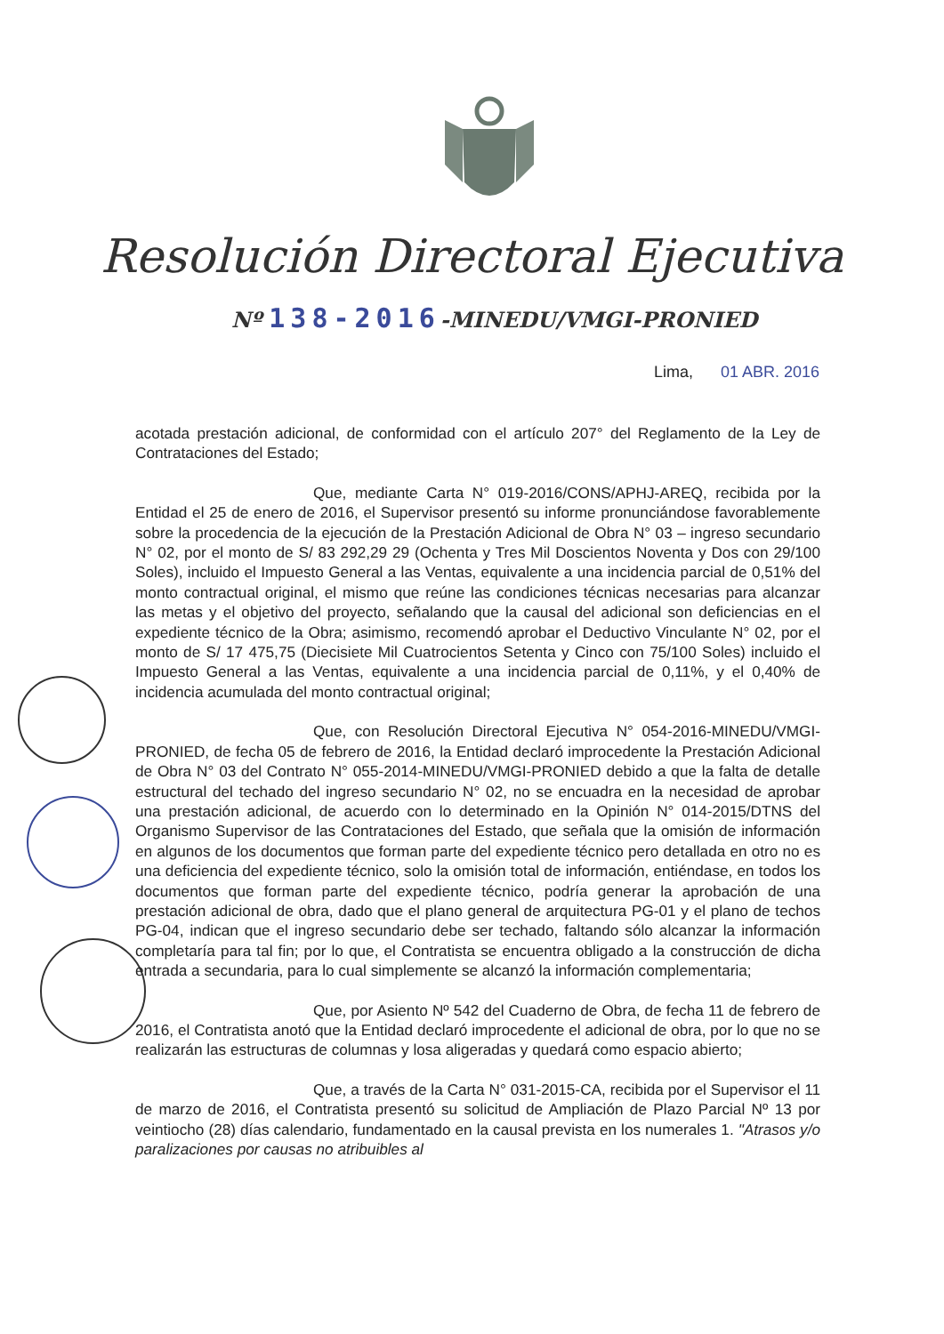Resolución Directoral Ejecutiva
Nº 138-2016-MINEDU/VMGI-PRONIED
Lima, 01 ABR. 2016
acotada prestación adicional, de conformidad con el artículo 207° del Reglamento de la Ley de Contrataciones del Estado;
Que, mediante Carta N° 019-2016/CONS/APHJ-AREQ, recibida por la Entidad el 25 de enero de 2016, el Supervisor presentó su informe pronunciándose favorablemente sobre la procedencia de la ejecución de la Prestación Adicional de Obra N° 03 – ingreso secundario N° 02, por el monto de S/ 83 292,29 29 (Ochenta y Tres Mil Doscientos Noventa y Dos con 29/100 Soles), incluido el Impuesto General a las Ventas, equivalente a una incidencia parcial de 0,51% del monto contractual original, el mismo que reúne las condiciones técnicas necesarias para alcanzar las metas y el objetivo del proyecto, señalando que la causal del adicional son deficiencias en el expediente técnico de la Obra; asimismo, recomendó aprobar el Deductivo Vinculante N° 02, por el monto de S/ 17 475,75 (Diecisiete Mil Cuatrocientos Setenta y Cinco con 75/100 Soles) incluido el Impuesto General a las Ventas, equivalente a una incidencia parcial de 0,11%, y el 0,40% de incidencia acumulada del monto contractual original;
Que, con Resolución Directoral Ejecutiva N° 054-2016-MINEDU/VMGI-PRONIED, de fecha 05 de febrero de 2016, la Entidad declaró improcedente la Prestación Adicional de Obra N° 03 del Contrato N° 055-2014-MINEDU/VMGI-PRONIED debido a que la falta de detalle estructural del techado del ingreso secundario N° 02, no se encuadra en la necesidad de aprobar una prestación adicional, de acuerdo con lo determinado en la Opinión N° 014-2015/DTNS del Organismo Supervisor de las Contrataciones del Estado, que señala que la omisión de información en algunos de los documentos que forman parte del expediente técnico pero detallada en otro no es una deficiencia del expediente técnico, solo la omisión total de información, entiéndase, en todos los documentos que forman parte del expediente técnico, podría generar la aprobación de una prestación adicional de obra, dado que el plano general de arquitectura PG-01 y el plano de techos PG-04, indican que el ingreso secundario debe ser techado, faltando sólo alcanzar la información completaría para tal fin; por lo que, el Contratista se encuentra obligado a la construcción de dicha entrada a secundaria, para lo cual simplemente se alcanzó la información complementaria;
Que, por Asiento Nº 542 del Cuaderno de Obra, de fecha 11 de febrero de 2016, el Contratista anotó que la Entidad declaró improcedente el adicional de obra, por lo que no se realizarán las estructuras de columnas y losa aligeradas y quedará como espacio abierto;
Que, a través de la Carta N° 031-2015-CA, recibida por el Supervisor el 11 de marzo de 2016, el Contratista presentó su solicitud de Ampliación de Plazo Parcial Nº 13 por veintiocho (28) días calendario, fundamentado en la causal prevista en los numerales 1. "Atrasos y/o paralizaciones por causas no atribuibles al